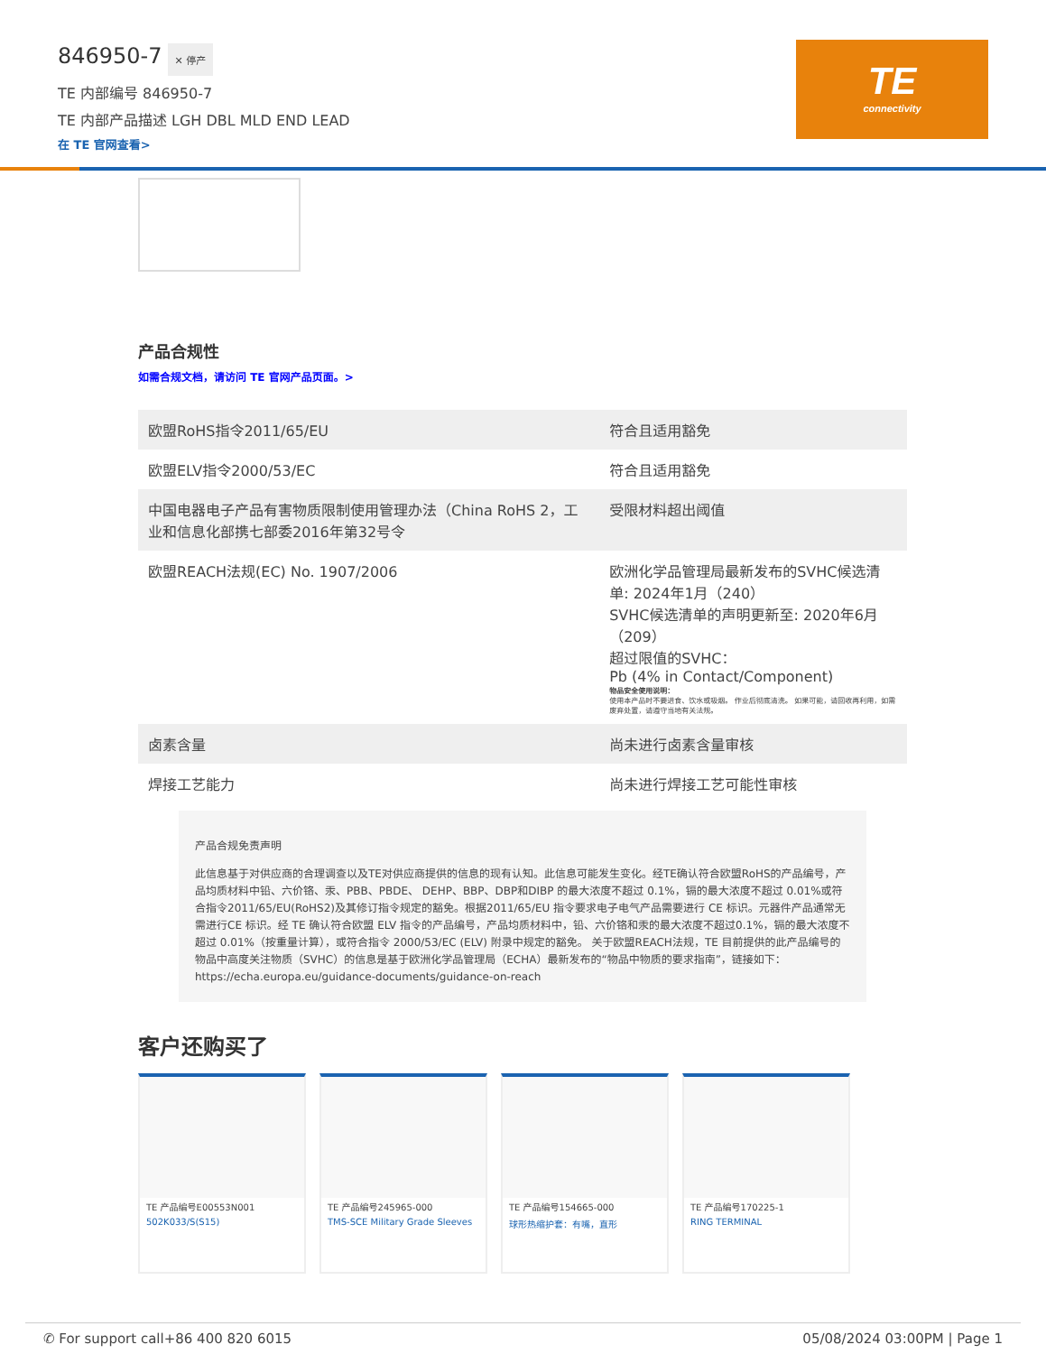846950-7 ✕ 停产
TE 内部编号 846950-7
TE 内部产品描述 LGH DBL MLD END LEAD
在 TE 官网查看>
TE
connectivity
产品合规性
如需合规文档，请访问 TE 官网产品页面。>
| 欧盟RoHS指令2011/65/EU | 符合且适用豁免 |
| 欧盟ELV指令2000/53/EC | 符合且适用豁免 |
| 中国电器电子产品有害物质限制使用管理办法（China RoHS 2，工业和信息化部携七部委2016年第32号令 | 受限材料超出阈值 |
| 欧盟REACH法规(EC) No. 1907/2006 | 欧洲化学品管理局最新发布的SVHC候选清单: 2024年1月（240） SVHC候选清单的声明更新至: 2020年6月（209） 超过限值的SVHC： Pb (4% in Contact/Component) 物品安全使用说明： 使用本产品时不要进食、饮水或吸烟。 作业后彻底清洗。 如果可能，请回收再利用，如需废弃处置，请遵守当地有关法规。 |
| 卤素含量 | 尚未进行卤素含量审核 |
| 焊接工艺能力 | 尚未进行焊接工艺可能性审核 |
产品合规免责声明
此信息基于对供应商的合理调查以及TE对供应商提供的信息的现有认知。此信息可能发生变化。经TE确认符合欧盟RoHS的产品编号，产品均质材料中铅、六价铬、汞、PBB、PBDE、 DEHP、BBP、DBP和DIBP 的最大浓度不超过 0.1%，镉的最大浓度不超过 0.01%或符合指令2011/65/EU(RoHS2)及其修订指令规定的豁免。根据2011/65/EU 指令要求电子电气产品需要进行 CE 标识。元器件产品通常无需进行CE 标识。经 TE 确认符合欧盟 ELV 指令的产品编号，产品均质材料中，铅、六价铬和汞的最大浓度不超过0.1%，镉的最大浓度不超过 0.01%（按重量计算），或符合指令 2000/53/EC (ELV) 附录中规定的豁免。 关于欧盟REACH法规，TE 目前提供的此产品编号的物品中高度关注物质（SVHC）的信息是基于欧洲化学品管理局（ECHA）最新发布的“物品中物质的要求指南”，链接如下：https://echa.europa.eu/guidance-documents/guidance-on-reach
客户还购买了
TE 产品编号E00553N001
502K033/S(S15)
TE 产品编号245965-000
TMS-SCE Military Grade Sleeves
TE 产品编号154665-000
球形热缩护套：有嘴，直形
TE 产品编号170225-1
RING TERMINAL
✆ For support call+86 400 820 6015 05/08/2024 03:00PM | Page 1